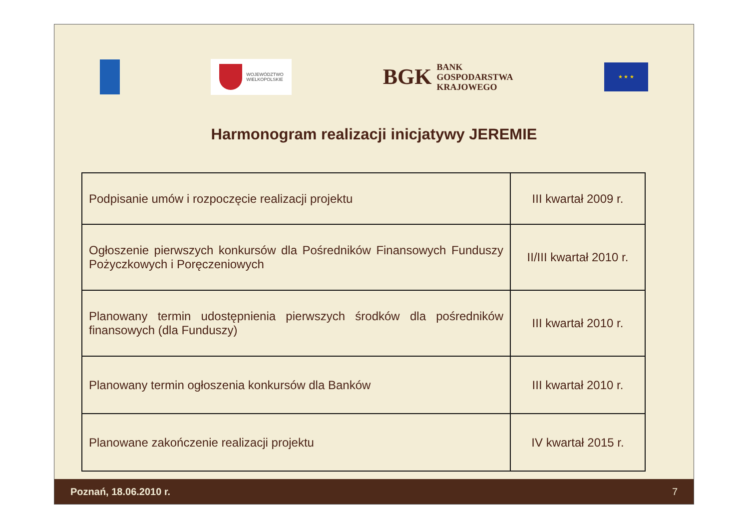WOJEWÓDZTWO
WIELKOPOLSKIE
BGK
BANK
GOSPODARSTWA
KRAJOWEGO
★ ★ ★
Harmonogram realizacji inicjatywy JEREMIE
| Podpisanie umów i rozpoczęcie realizacji projektu | III kwartał 2009 r. |
| Ogłoszenie pierwszych konkursów dla Pośredników Finansowych Funduszy Pożyczkowych i Poręczeniowych | II/III kwartał 2010 r. |
| Planowany termin udostępnienia pierwszych środków dla pośredników finansowych (dla Funduszy) | III kwartał 2010 r. |
| Planowany termin ogłoszenia konkursów dla Banków | III kwartał 2010 r. |
| Planowane zakończenie realizacji projektu | IV kwartał 2015 r. |
Poznań, 18.06.2010 r. 7